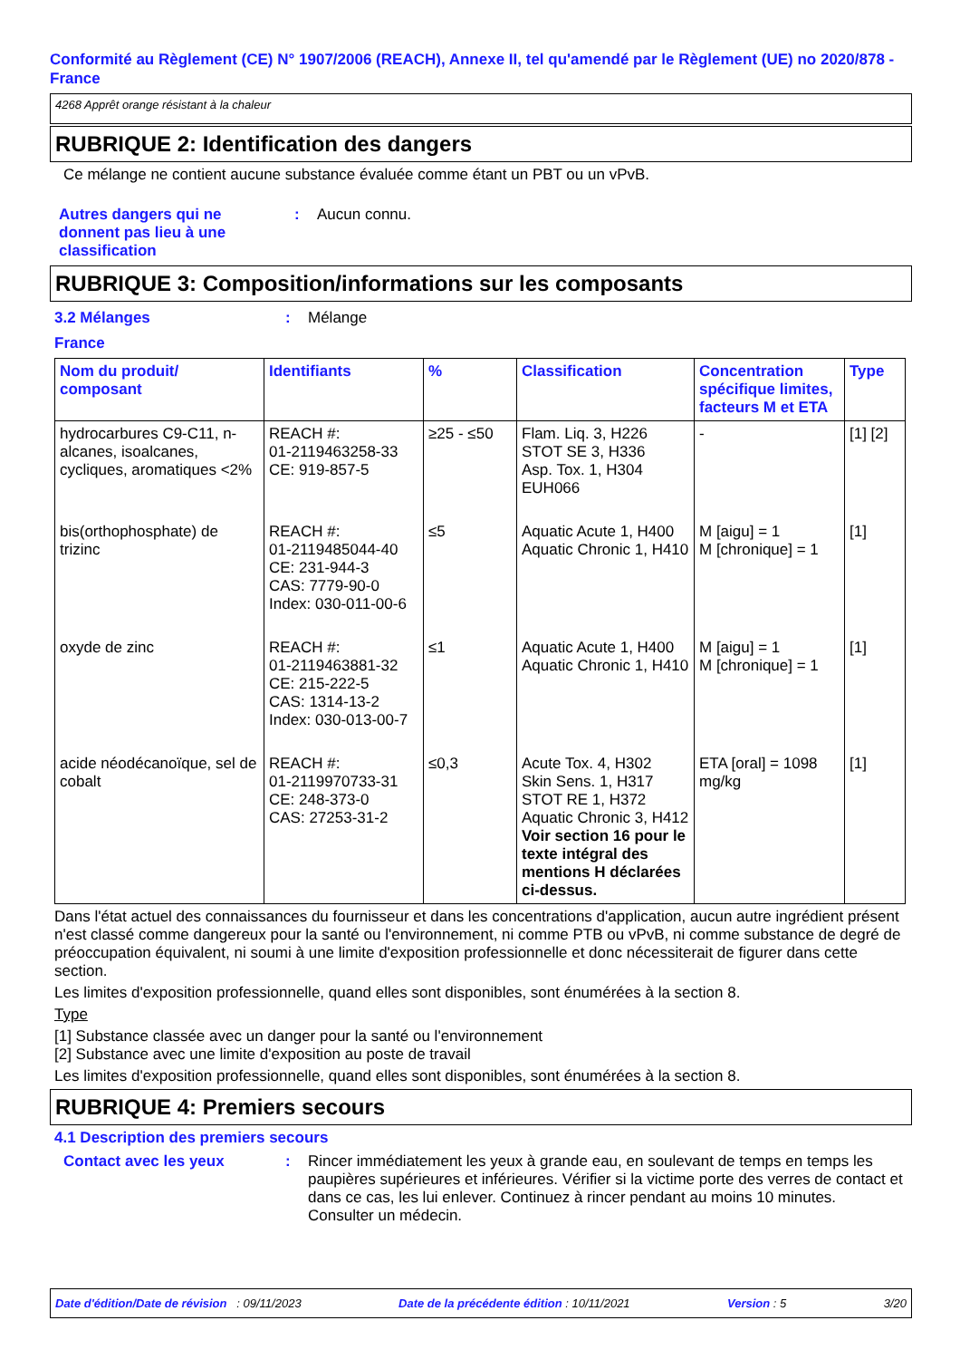Conformité au Règlement (CE) N° 1907/2006 (REACH), Annexe II, tel qu'amendé par le Règlement (UE) no 2020/878 - France
4268 Apprêt orange résistant à la chaleur
RUBRIQUE 2: Identification des dangers
Ce mélange ne contient aucune substance évaluée comme étant un PBT ou un vPvB.
Autres dangers qui ne donnent pas lieu à une classification
: Aucun connu.
RUBRIQUE 3: Composition/informations sur les composants
3.2 Mélanges : Mélange
France
| Nom du produit/ composant | Identifiants | % | Classification | Concentration spécifique limites, facteurs M et ETA | Type |
| --- | --- | --- | --- | --- | --- |
| hydrocarbures C9-C11, n-alcanes, isoalcanes, cycliques, aromatiques <2% | REACH #: 01-2119463258-33 CE: 919-857-5 | ≥25 - ≤50 | Flam. Liq. 3, H226 STOT SE 3, H336 Asp. Tox. 1, H304 EUH066 | - | [1] [2] |
| bis(orthophosphate) de trizinc | REACH #: 01-2119485044-40 CE: 231-944-3 CAS: 7779-90-0 Index: 030-011-00-6 | ≤5 | Aquatic Acute 1, H400 Aquatic Chronic 1, H410 | M [aigu] = 1 M [chronique] = 1 | [1] |
| oxyde de zinc | REACH #: 01-2119463881-32 CE: 215-222-5 CAS: 1314-13-2 Index: 030-013-00-7 | ≤1 | Aquatic Acute 1, H400 Aquatic Chronic 1, H410 | M [aigu] = 1 M [chronique] = 1 | [1] |
| acide néodécanoïque, sel de cobalt | REACH #: 01-2119970733-31 CE: 248-373-0 CAS: 27253-31-2 | ≤0,3 | Acute Tox. 4, H302 Skin Sens. 1, H317 STOT RE 1, H372 Aquatic Chronic 3, H412 Voir section 16 pour le texte intégral des mentions H déclarées ci-dessus. | ETA [oral] = 1098 mg/kg | [1] |
Dans l'état actuel des connaissances du fournisseur et dans les concentrations d'application, aucun autre ingrédient présent n'est classé comme dangereux pour la santé ou l'environnement, ni comme PTB ou vPvB, ni comme substance de degré de préoccupation équivalent, ni soumi à une limite d'exposition professionnelle et donc nécessiterait de figurer dans cette section.
Les limites d'exposition professionnelle, quand elles sont disponibles, sont énumérées à la section 8.
Type
[1] Substance classée avec un danger pour la santé ou l'environnement
[2] Substance avec une limite d'exposition au poste de travail
Les limites d'exposition professionnelle, quand elles sont disponibles, sont énumérées à la section 8.
RUBRIQUE 4: Premiers secours
4.1 Description des premiers secours
Contact avec les yeux : Rincer immédiatement les yeux à grande eau, en soulevant de temps en temps les paupières supérieures et inférieures. Vérifier si la victime porte des verres de contact et dans ce cas, les lui enlever. Continuez à rincer pendant au moins 10 minutes. Consulter un médecin.
Date d'édition/Date de révision : 09/11/2023 Date de la précédente édition : 10/11/2021 Version : 5 3/20